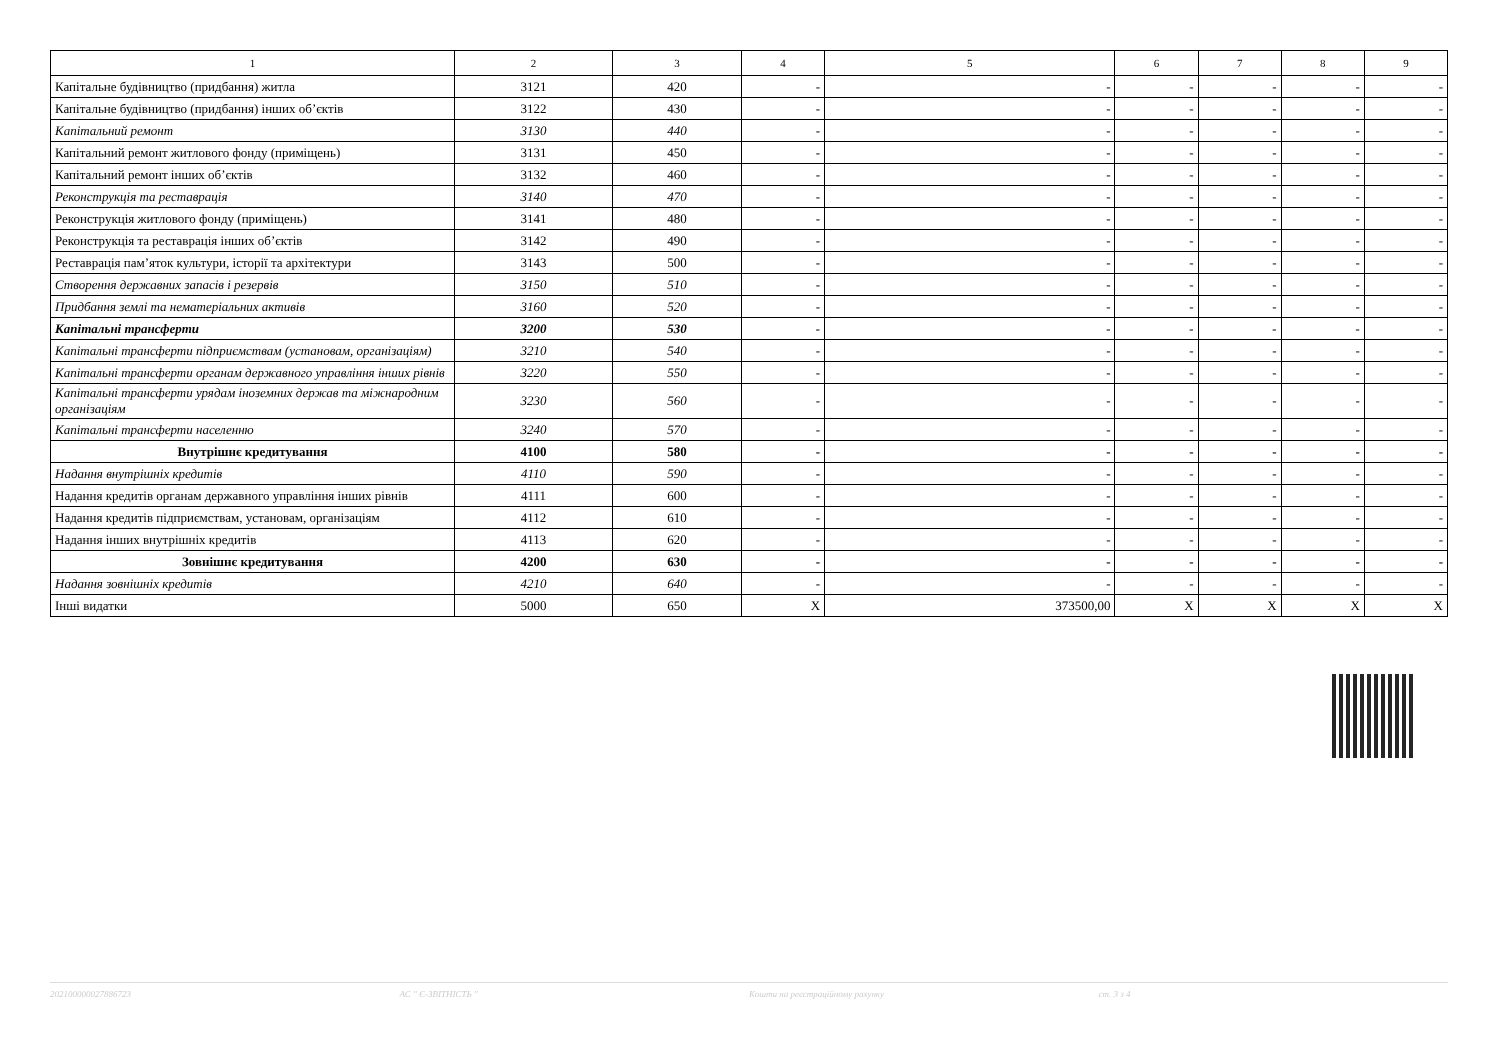| 1 | 2 | 3 | 4 | 5 | 6 | 7 | 8 | 9 |
| --- | --- | --- | --- | --- | --- | --- | --- | --- |
| Капітальне будівництво (придбання) житла | 3121 | 420 | - | - | - | - | - | - |
| Капітальне будівництво (придбання) інших об’єктів | 3122 | 430 | - | - | - | - | - | - |
| Капітальний ремонт | 3130 | 440 | - | - | - | - | - | - |
| Капітальний ремонт житлового фонду (приміщень) | 3131 | 450 | - | - | - | - | - | - |
| Капітальний ремонт інших об’єктів | 3132 | 460 | - | - | - | - | - | - |
| Реконструкція та реставрація | 3140 | 470 | - | - | - | - | - | - |
| Реконструкція житлового фонду (приміщень) | 3141 | 480 | - | - | - | - | - | - |
| Реконструкція та реставрація інших об’єктів | 3142 | 490 | - | - | - | - | - | - |
| Реставрація пам’яток культури, історії та архітектури | 3143 | 500 | - | - | - | - | - | - |
| Створення державних запасів і резервів | 3150 | 510 | - | - | - | - | - | - |
| Придбання землі та нематеріальних активів | 3160 | 520 | - | - | - | - | - | - |
| Капітальні трансферти | 3200 | 530 | - | - | - | - | - | - |
| Капітальні трансферти підприємствам (установам, організаціям) | 3210 | 540 | - | - | - | - | - | - |
| Капітальні трансферти органам державного управління інших рівнів | 3220 | 550 | - | - | - | - | - | - |
| Капітальні трансферти урядам іноземних держав та міжнародним організаціям | 3230 | 560 | - | - | - | - | - | - |
| Капітальні трансферти населенню | 3240 | 570 | - | - | - | - | - | - |
| Внутрішнє кредитування | 4100 | 580 | - | - | - | - | - | - |
| Надання внутрішніх кредитів | 4110 | 590 | - | - | - | - | - | - |
| Надання кредитів органам державного управління інших рівнів | 4111 | 600 | - | - | - | - | - | - |
| Надання кредитів підприємствам, установам, організаціям | 4112 | 610 | - | - | - | - | - | - |
| Надання інших внутрішніх кредитів | 4113 | 620 | - | - | - | - | - | - |
| Зовнішнє кредитування | 4200 | 630 | - | - | - | - | - | - |
| Надання зовнішніх кредитів | 4210 | 640 | - | - | - | - | - | - |
| Інші видатки | 5000 | 650 | X | 373500,00 | X | X | X | X |
202100000027886723 АС " Є-ЗВІТНІСТЬ " Кошти на реєстраційному рахунку ст. 3 з 4